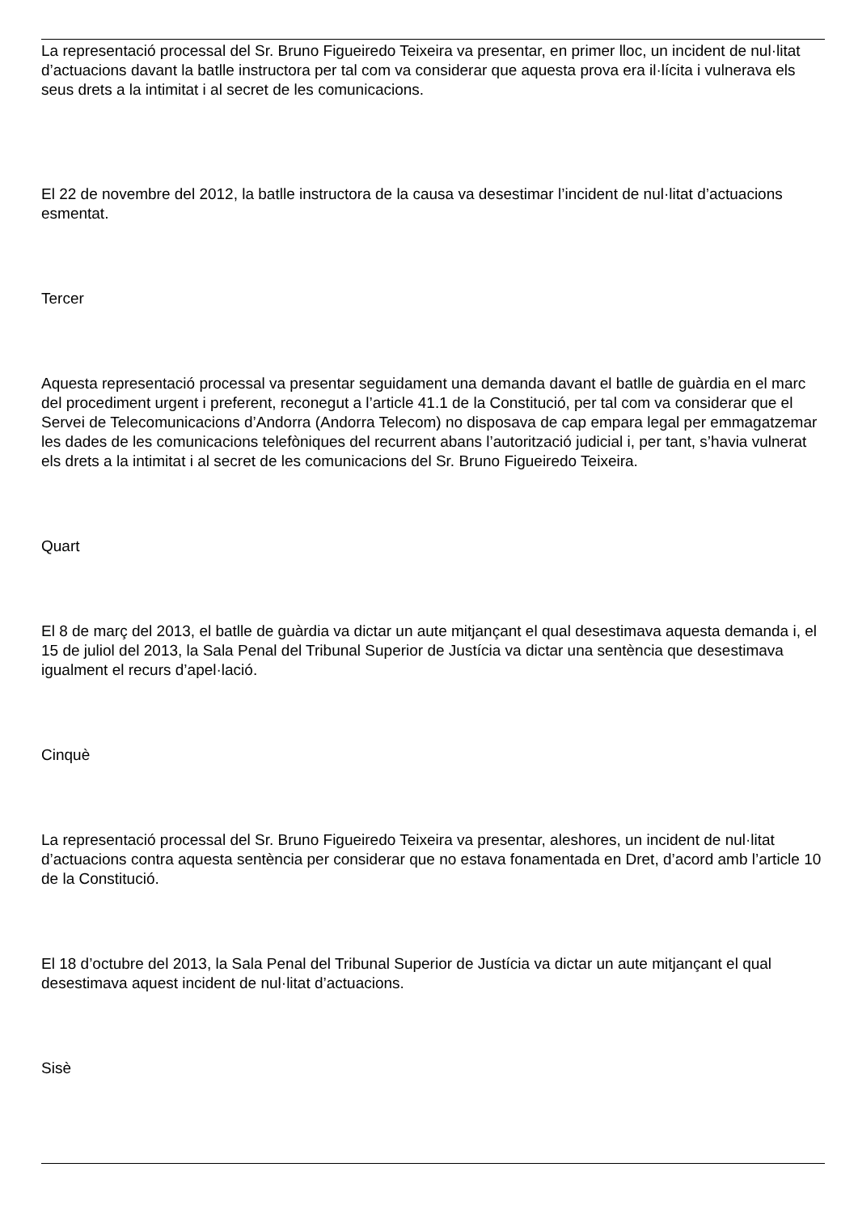La representació processal del Sr. Bruno Figueiredo Teixeira va presentar, en primer lloc, un incident de nul·litat d’actuacions davant la batlle instructora per tal com va considerar que aquesta prova era il·lícita i vulnerava els seus drets a la intimitat i al secret de les comunicacions.
El 22 de novembre del 2012, la batlle instructora de la causa va desestimar l’incident de nul·litat d’actuacions esmentat.
Tercer
Aquesta representació processal va presentar seguidament una demanda davant el batlle de guàrdia en el marc del procediment urgent i preferent, reconegut a l’article 41.1 de la Constitució, per tal com va considerar que el Servei de Telecomunicacions d’Andorra (Andorra Telecom) no disposava de cap empara legal per emmagatzemar les dades de les comunicacions telefòniques del recurrent abans l’autorització judicial i, per tant, s’havia vulnerat els drets a la intimitat i al secret de les comunicacions del Sr. Bruno Figueiredo Teixeira.
Quart
El 8 de març del 2013, el batlle de guàrdia va dictar un aute mitjançant el qual desestimava aquesta demanda i, el 15 de juliol del 2013, la Sala Penal del Tribunal Superior de Justícia va dictar una sentència que desestimava igualment el recurs d’apel·lació.
Cinquè
La representació processal del Sr. Bruno Figueiredo Teixeira va presentar, aleshores, un incident de nul·litat d’actuacions contra aquesta sentència per considerar que no estava fonamentada en Dret, d’acord amb l’article 10 de la Constitució.
El 18 d’octubre del 2013, la Sala Penal del Tribunal Superior de Justícia va dictar un aute mitjançant el qual desestimava aquest incident de nul·litat d’actuacions.
Sisè